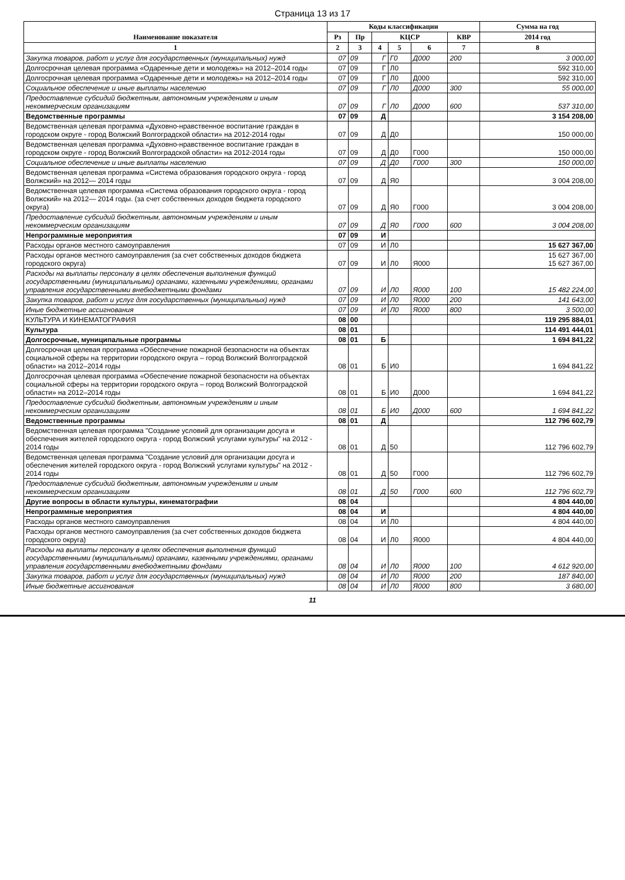Страница 13 из 17
| Наименование показателя | Коды классификации | | | | | | Сумма на год |
| --- | --- | --- | --- | --- | --- | --- | --- |
| | Рз | Пр | КЦСР | | | КВР | 2014 год |
| 1 | 2 | 3 | 4 | 5 | 6 | 7 | 8 |
| Закупка товаров, работ и услуг для государственных (муниципальных) нужд | 07 | 09 | Г | Г0 | Д000 | 200 | 3 000,00 |
| Долгосрочная целевая программа «Одаренные дети и молодежь» на 2012–2014 годы | 07 | 09 | Г | Л0 | | | 592 310,00 |
| Долгосрочная целевая программа «Одаренные дети и молодежь» на 2012–2014 годы | 07 | 09 | Г | Л0 | Д000 | | 592 310,00 |
| Социальное обеспечение и иные выплаты населению | 07 | 09 | Г | Л0 | Д000 | 300 | 55 000,00 |
| Предоставление субсидий бюджетным, автономным учреждениям и иным некоммерческим организациям | 07 | 09 | Г | Л0 | Д000 | 600 | 537 310,00 |
| Ведомственные программы | 07 | 09 | Д | | | | 3 154 208,00 |
| Ведомственная целевая программа «Духовно-нравственное воспитание граждан в городском округе - город Волжский Волгоградской области» на 2012-2014 годы | 07 | 09 | Д | Д0 | | | 150 000,00 |
| Ведомственная целевая программа «Духовно-нравственное воспитание граждан в городском округе - город Волжский Волгоградской области» на 2012-2014 годы | 07 | 09 | Д | Д0 | Г000 | | 150 000,00 |
| Социальное обеспечение и иные выплаты населению | 07 | 09 | Д | Д0 | Г000 | 300 | 150 000,00 |
| Ведомственная целевая программа «Система образования городского округа - город Волжский» на 2012— 2014 годы | 07 | 09 | Д | Я0 | | | 3 004 208,00 |
| Ведомственная целевая программа «Система образования городского округа - город Волжский» на 2012— 2014 годы. (за счет собственных доходов бюджета городского округа) | 07 | 09 | Д | Я0 | Г000 | | 3 004 208,00 |
| Предоставление субсидий бюджетным, автономным учреждениям и иным некоммерческим организациям | 07 | 09 | Д | Я0 | Г000 | 600 | 3 004 208,00 |
| Непрограммные мероприятия | 07 | 09 | И | | | | |
| Расходы органов местного самоуправления | 07 | 09 | И | Л0 | | | 15 627 367,00 |
| Расходы органов местного самоуправления (за счет собственных доходов бюджета городского округа) | 07 | 09 | И | Л0 | Я000 | | 15 627 367,00 15 627 367,00 |
| Расходы на выплаты персоналу в целях обеспечения выполнения функций государственными (муниципальными) органами, казенными учреждениями, органами управления государственными внебюджетными фондами | 07 | 09 | И | Л0 | Я000 | 100 | 15 482 224,00 |
| Закупка товаров, работ и услуг для государственных (муниципальных) нужд | 07 | 09 | И | Л0 | Я000 | 200 | 141 643,00 |
| Иные бюджетные ассигнования | 07 | 09 | И | Л0 | Я000 | 800 | 3 500,00 |
| КУЛЬТУРА И КИНЕМАТОГРАФИЯ | 08 | 00 | | | | | 119 295 884,01 |
| Культура | 08 | 01 | | | | | 114 491 444,01 |
| Долгосрочные, муниципальные программы | 08 | 01 | Б | | | | 1 694 841,22 |
| Долгосрочная целевая программа «Обеспечение пожарной безопасности на объектах социальной сферы на территории городского округа – город Волжский Волгоградской области» на 2012–2014 годы | 08 | 01 | Б | И0 | | | 1 694 841,22 |
| Долгосрочная целевая программа «Обеспечение пожарной безопасности на объектах социальной сферы на территории городского округа – город Волжский Волгоградской области» на 2012–2014 годы | 08 | 01 | Б | И0 | Д000 | | 1 694 841,22 |
| Предоставление субсидий бюджетным, автономным учреждениям и иным некоммерческим организациям | 08 | 01 | Б | И0 | Д000 | 600 | 1 694 841,22 |
| Ведомственные программы | 08 | 01 | Д | | | | 112 796 602,79 |
| Ведомственная целевая программа "Создание условий для организации досуга и обеспечения жителей городского округа - город Волжский услугами культуры" на 2012 - 2014 годы | 08 | 01 | Д | 50 | | | 112 796 602,79 |
| Ведомственная целевая программа "Создание условий для организации досуга и обеспечения жителей городского округа - город Волжский услугами культуры" на 2012 - 2014 годы | 08 | 01 | Д | 50 | Г000 | | 112 796 602,79 |
| Предоставление субсидий бюджетным, автономным учреждениям и иным некоммерческим организациям | 08 | 01 | Д | 50 | Г000 | 600 | 112 796 602,79 |
| Другие вопросы в области культуры, кинематографии | 08 | 04 | | | | | 4 804 440,00 |
| Непрограммные мероприятия | 08 | 04 | И | | | | 4 804 440,00 |
| Расходы органов местного самоуправления | 08 | 04 | И | Л0 | | | 4 804 440,00 |
| Расходы органов местного самоуправления (за счет собственных доходов бюджета городского округа) | 08 | 04 | И | Л0 | Я000 | | 4 804 440,00 |
| Расходы на выплаты персоналу в целях обеспечения выполнения функций государственными (муниципальными) органами, казенными учреждениями, органами управления государственными внебюджетными фондами | 08 | 04 | И | Л0 | Я000 | 100 | 4 612 920,00 |
| Закупка товаров, работ и услуг для государственных (муниципальных) нужд | 08 | 04 | И | Л0 | Я000 | 200 | 187 840,00 |
| Иные бюджетные ассигнования | 08 | 04 | И | Л0 | Я000 | 800 | 3 680,00 |
11